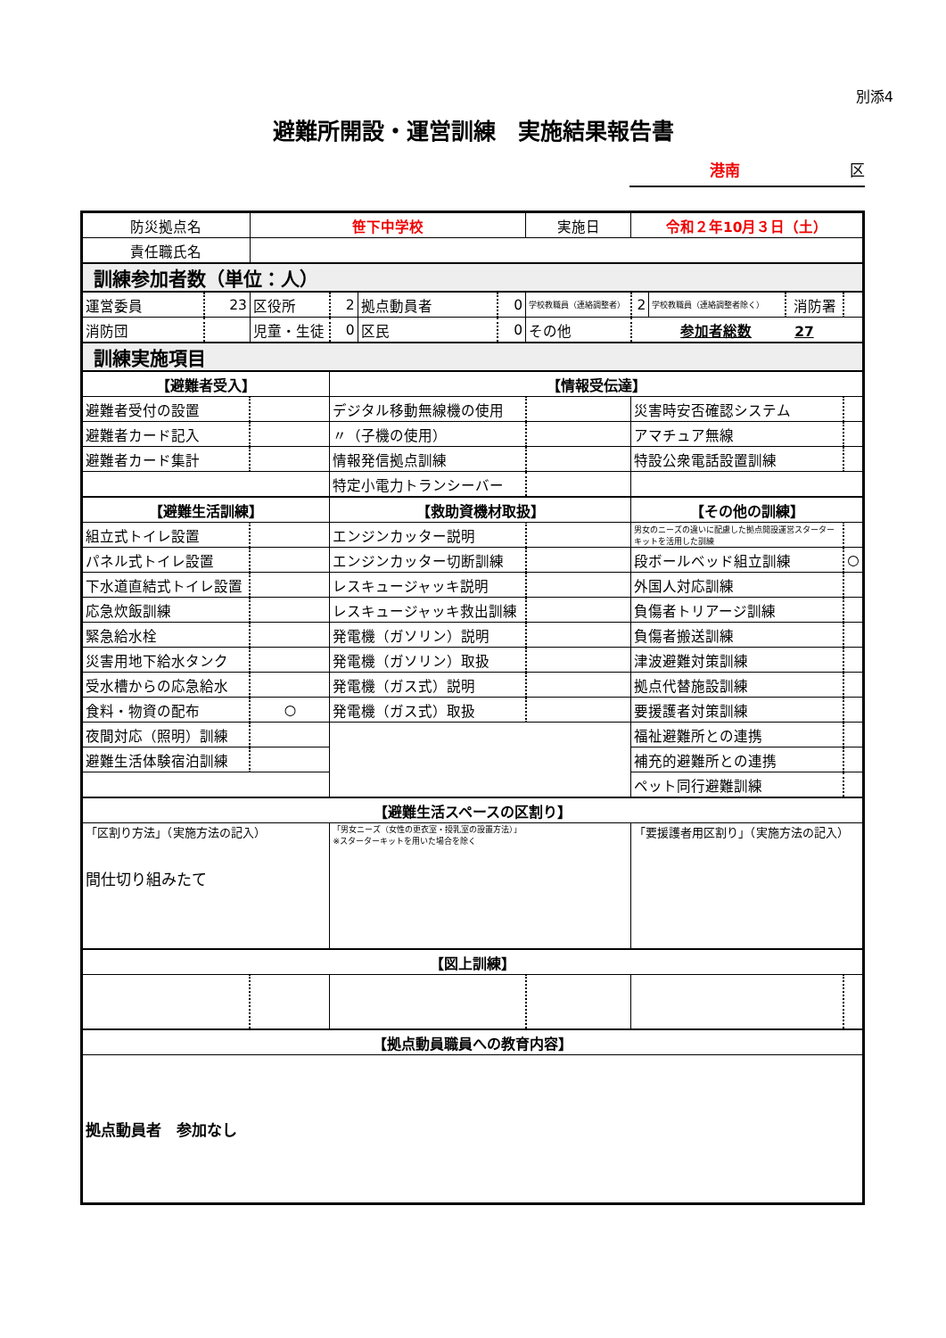別添4
避難所開設・運営訓練　実施結果報告書
港南 区
| 防災拠点名 | | 笹下中学校 | | | | 実施日 | | 令和２年10月３日（土） | | | |
| 責任職氏名 | | | | | | | | | | | |
| 訓練参加者数（単位：人） | | | | | | | | | | | |
| 運営委員 | 23 | 区役所 | 2 | 拠点動員者 | 0 | 学校教職員（連絡調整者） | | 2 | 学校教職員（連絡調整者除く） | 消防署 | |
| 消防団 | | 児童・生徒 | 0 | 区民 | 0 | その他 | | 参加者総数 27 | | | |
| 訓練実施項目 | | | | | | | | | | | |
| 【避難者受入】 | | | 【情報受伝達】 | | | | | | | | |
| 避難者受付の設置 | | | デジタル移動無線機の使用 | | | | | 災害時安否確認システム | | | |
| 避難者カード記入 | | | 〃（子機の使用） | | | | | アマチュア無線 | | | |
| 避難者カード集計 | | | 情報発信拠点訓練 | | | | | 特設公衆電話設置訓練 | | | |
| | | | 特定小電力トランシーバー | | | | | | | | |
| 【避難生活訓練】 | | | 【救助資機材取扱】 | | | | | 【その他の訓練】 | | | |
| 組立式トイレ設置 | | | エンジンカッター説明 | | | | | 男女のニーズの違いに配慮した拠点開設運営スターター キットを活用した訓練 | | | |
| パネル式トイレ設置 | | | エンジンカッター切断訓練 | | | | | 段ボールベッド組立訓練 | | | ○ |
| 下水道直結式トイレ設置 | | | レスキュージャッキ説明 | | | | | 外国人対応訓練 | | | |
| 応急炊飯訓練 | | | レスキュージャッキ救出訓練 | | | | | 負傷者トリアージ訓練 | | | |
| 緊急給水栓 | | | 発電機（ガソリン）説明 | | | | | 負傷者搬送訓練 | | | |
| 災害用地下給水タンク | | | 発電機（ガソリン）取扱 | | | | | 津波避難対策訓練 | | | |
| 受水槽からの応急給水 | | | 発電機（ガス式）説明 | | | | | 拠点代替施設訓練 | | | |
| 食料・物資の配布 | | ○ | 発電機（ガス式）取扱 | | | | | 要援護者対策訓練 | | | |
| 夜間対応（照明）訓練 | | | | | | | | 福祉避難所との連携 | | | |
| 避難生活体験宿泊訓練 | | | | | | | | 補充的避難所との連携 | | | |
| | | | | | | | | ペット同行避難訓練 | | | |
| 【避難生活スペースの区割り】 | | | | | | | | | | | |
| 「区割り方法」（実施方法の記入） 間仕切り組みたて | | | 「男女ニーズ（女性の更衣室・授乳室の設置方法）」 ※スターターキットを用いた場合を除く | | | | | 「要援護者用区割り」（実施方法の記入） | | | |
| 【図上訓練】 | | | | | | | | | | | |
| 【拠点動員職員への教育内容】 | | | | | | | | | | | |
| 拠点動員者 参加なし | | | | | | | | | | | |